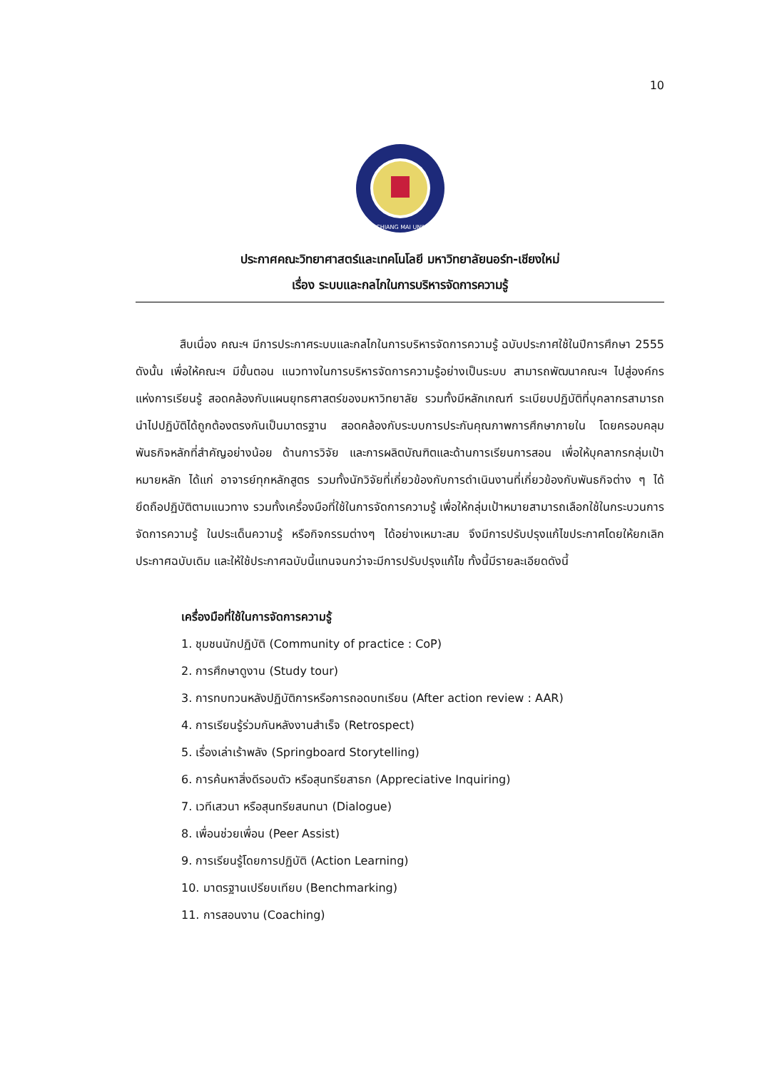10
NORTH-CHIANG MAI UNIVERSITY
ประกาศคณะวิทยาศาสตร์และเทคโนโลยี มหาวิทยาลัยนอร์ท-เชียงใหม่
เรื่อง ระบบและกลไกในการบริหารจัดการความรู้
สืบเนื่อง คณะฯ มีการประกาศระบบและกลไกในการบริหารจัดการความรู้ ฉบับประกาศใช้ในปีการศึกษา 2555 ดังนั้น เพื่อให้คณะฯ มีขั้นตอน แนวทางในการบริหารจัดการความรู้อย่างเป็นระบบ สามารถพัฒนาคณะฯ ไปสู่องค์กรแห่งการเรียนรู้ สอดคล้องกับแผนยุทธศาสตร์ของมหาวิทยาลัย รวมทั้งมีหลักเกณฑ์ ระเบียบปฏิบัติที่บุคลากรสามารถนำไปปฏิบัติได้ถูกต้องตรงกันเป็นมาตรฐาน สอดคล้องกับระบบการประกันคุณภาพการศึกษาภายใน โดยครอบคลุมพันธกิจหลักที่สำคัญอย่างน้อย ด้านการวิจัย และการผลิตบัณฑิตและด้านการเรียนการสอน เพื่อให้บุคลากรกลุ่มเป้าหมายหลัก ได้แก่ อาจารย์ทุกหลักสูตร รวมทั้งนักวิจัยที่เกี่ยวข้องกับการดำเนินงานที่เกี่ยวข้องกับพันธกิจต่าง ๆ ได้ยึดถือปฏิบัติตามแนวทาง รวมทั้งเครื่องมือที่ใช้ในการจัดการความรู้ เพื่อให้กลุ่มเป้าหมายสามารถเลือกใช้ในกระบวนการจัดการความรู้ ในประเด็นความรู้ หรือกิจกรรมต่างๆ ได้อย่างเหมาะสม จึงมีการปรับปรุงแก้ไขประกาศโดยให้ยกเลิกประกาศฉบับเดิม และให้ใช้ประกาศฉบับนี้แทนจนกว่าจะมีการปรับปรุงแก้ไข ทั้งนี้มีรายละเอียดดังนี้
เครื่องมือที่ใช้ในการจัดการความรู้
1. ชุมชนนักปฏิบัติ (Community of practice : CoP)
2. การศึกษาดูงาน (Study tour)
3. การทบทวนหลังปฏิบัติการหรือการถอดบทเรียน (After action review : AAR)
4. การเรียนรู้ร่วมกันหลังงานสำเร็จ (Retrospect)
5. เรื่องเล่าเร้าพลัง (Springboard Storytelling)
6. การค้นหาสิ่งดีรอบตัว หรือสุนทรียสาธก (Appreciative Inquiring)
7. เวทีเสวนา หรือสุนทรียสนทนา (Dialogue)
8. เพื่อนช่วยเพื่อน (Peer Assist)
9. การเรียนรู้โดยการปฏิบัติ (Action Learning)
10. มาตรฐานเปรียบเทียบ (Benchmarking)
11. การสอนงาน (Coaching)